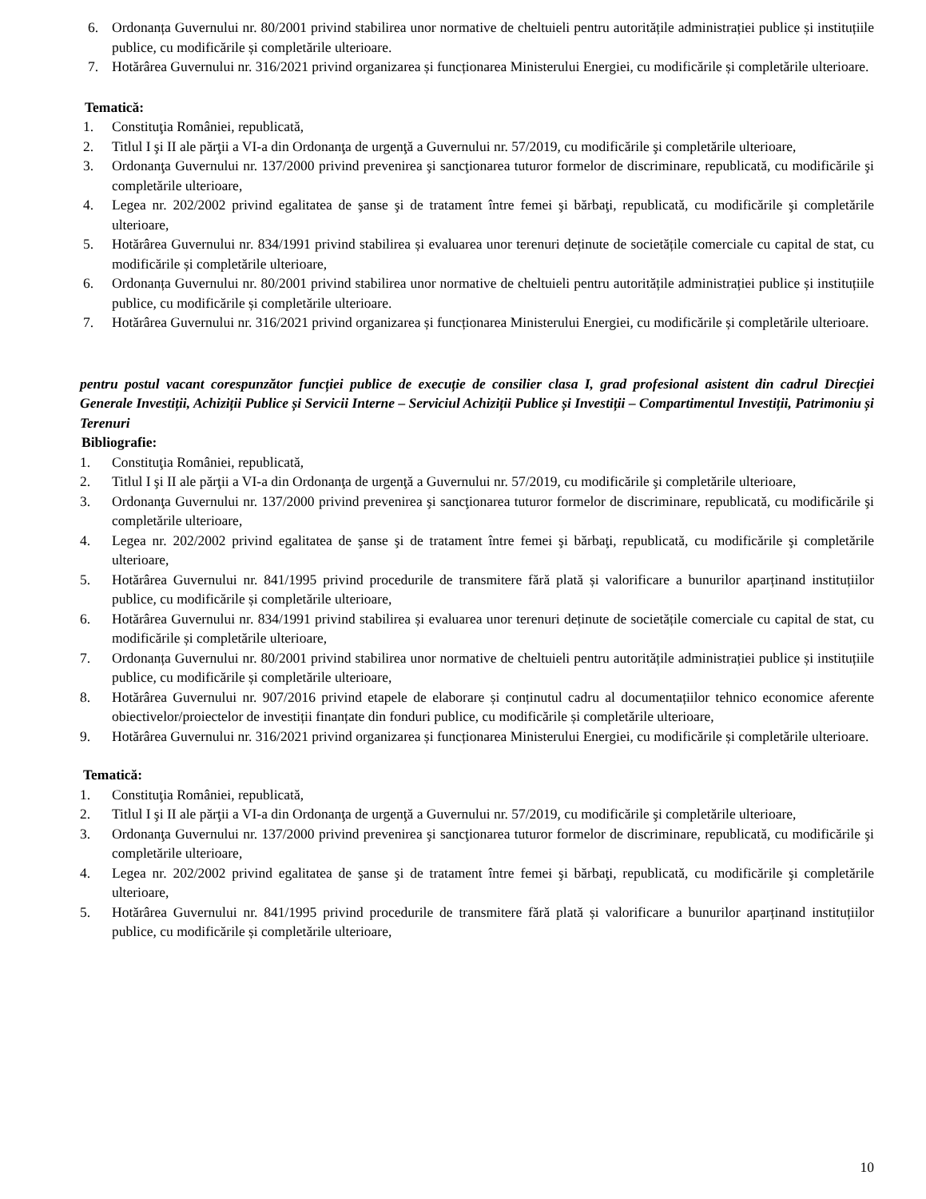6. Ordonanța Guvernului nr. 80/2001 privind stabilirea unor normative de cheltuieli pentru autoritățile administrației publice și instituțiile publice, cu modificările și completările ulterioare.
7. Hotărârea Guvernului nr. 316/2021 privind organizarea și funcționarea Ministerului Energiei, cu modificările și completările ulterioare.
Tematică:
1. Constituţia României, republicată,
2. Titlul I şi II ale părţii a VI-a din Ordonanţa de urgenţă a Guvernului nr. 57/2019, cu modificările şi completările ulterioare,
3. Ordonanţa Guvernului nr. 137/2000 privind prevenirea şi sancţionarea tuturor formelor de discriminare, republicată, cu modificările şi completările ulterioare,
4. Legea nr. 202/2002 privind egalitatea de şanse şi de tratament între femei şi bărbaţi, republicată, cu modificările şi completările ulterioare,
5. Hotărârea Guvernului nr. 834/1991 privind stabilirea și evaluarea unor terenuri deținute de societățile comerciale cu capital de stat, cu modificările și completările ulterioare,
6. Ordonanța Guvernului nr. 80/2001 privind stabilirea unor normative de cheltuieli pentru autoritățile administrației publice și instituțiile publice, cu modificările și completările ulterioare.
7. Hotărârea Guvernului nr. 316/2021 privind organizarea și funcționarea Ministerului Energiei, cu modificările și completările ulterioare.
pentru postul vacant corespunzător funcției publice de execuție de consilier clasa I, grad profesional asistent din cadrul Direcției Generale Investiții, Achiziții Publice și Servicii Interne – Serviciul Achiziții Publice și Investiții – Compartimentul Investiții, Patrimoniu și Terenuri
Bibliografie:
1. Constituţia României, republicată,
2. Titlul I şi II ale părţii a VI-a din Ordonanţa de urgenţă a Guvernului nr. 57/2019, cu modificările şi completările ulterioare,
3. Ordonanţa Guvernului nr. 137/2000 privind prevenirea şi sancţionarea tuturor formelor de discriminare, republicată, cu modificările şi completările ulterioare,
4. Legea nr. 202/2002 privind egalitatea de şanse şi de tratament între femei şi bărbaţi, republicată, cu modificările şi completările ulterioare,
5. Hotărârea Guvernului nr. 841/1995 privind procedurile de transmitere fără plată și valorificare a bunurilor aparținand instituțiilor publice, cu modificările și completările ulterioare,
6. Hotărârea Guvernului nr. 834/1991 privind stabilirea și evaluarea unor terenuri deținute de societățile comerciale cu capital de stat, cu modificările și completările ulterioare,
7. Ordonanța Guvernului nr. 80/2001 privind stabilirea unor normative de cheltuieli pentru autoritățile administrației publice și instituțiile publice, cu modificările și completările ulterioare,
8. Hotărârea Guvernului nr. 907/2016 privind etapele de elaborare și conținutul cadru al documentațiilor tehnico economice aferente obiectivelor/proiectelor de investiții finanțate din fonduri publice, cu modificările și completările ulterioare,
9. Hotărârea Guvernului nr. 316/2021 privind organizarea și funcționarea Ministerului Energiei, cu modificările și completările ulterioare.
Tematică:
1. Constituţia României, republicată,
2. Titlul I şi II ale părţii a VI-a din Ordonanţa de urgenţă a Guvernului nr. 57/2019, cu modificările şi completările ulterioare,
3. Ordonanţa Guvernului nr. 137/2000 privind prevenirea şi sancţionarea tuturor formelor de discriminare, republicată, cu modificările şi completările ulterioare,
4. Legea nr. 202/2002 privind egalitatea de şanse şi de tratament între femei şi bărbaţi, republicată, cu modificările şi completările ulterioare,
5. Hotărârea Guvernului nr. 841/1995 privind procedurile de transmitere fără plată și valorificare a bunurilor aparținand instituțiilor publice, cu modificările și completările ulterioare,
10